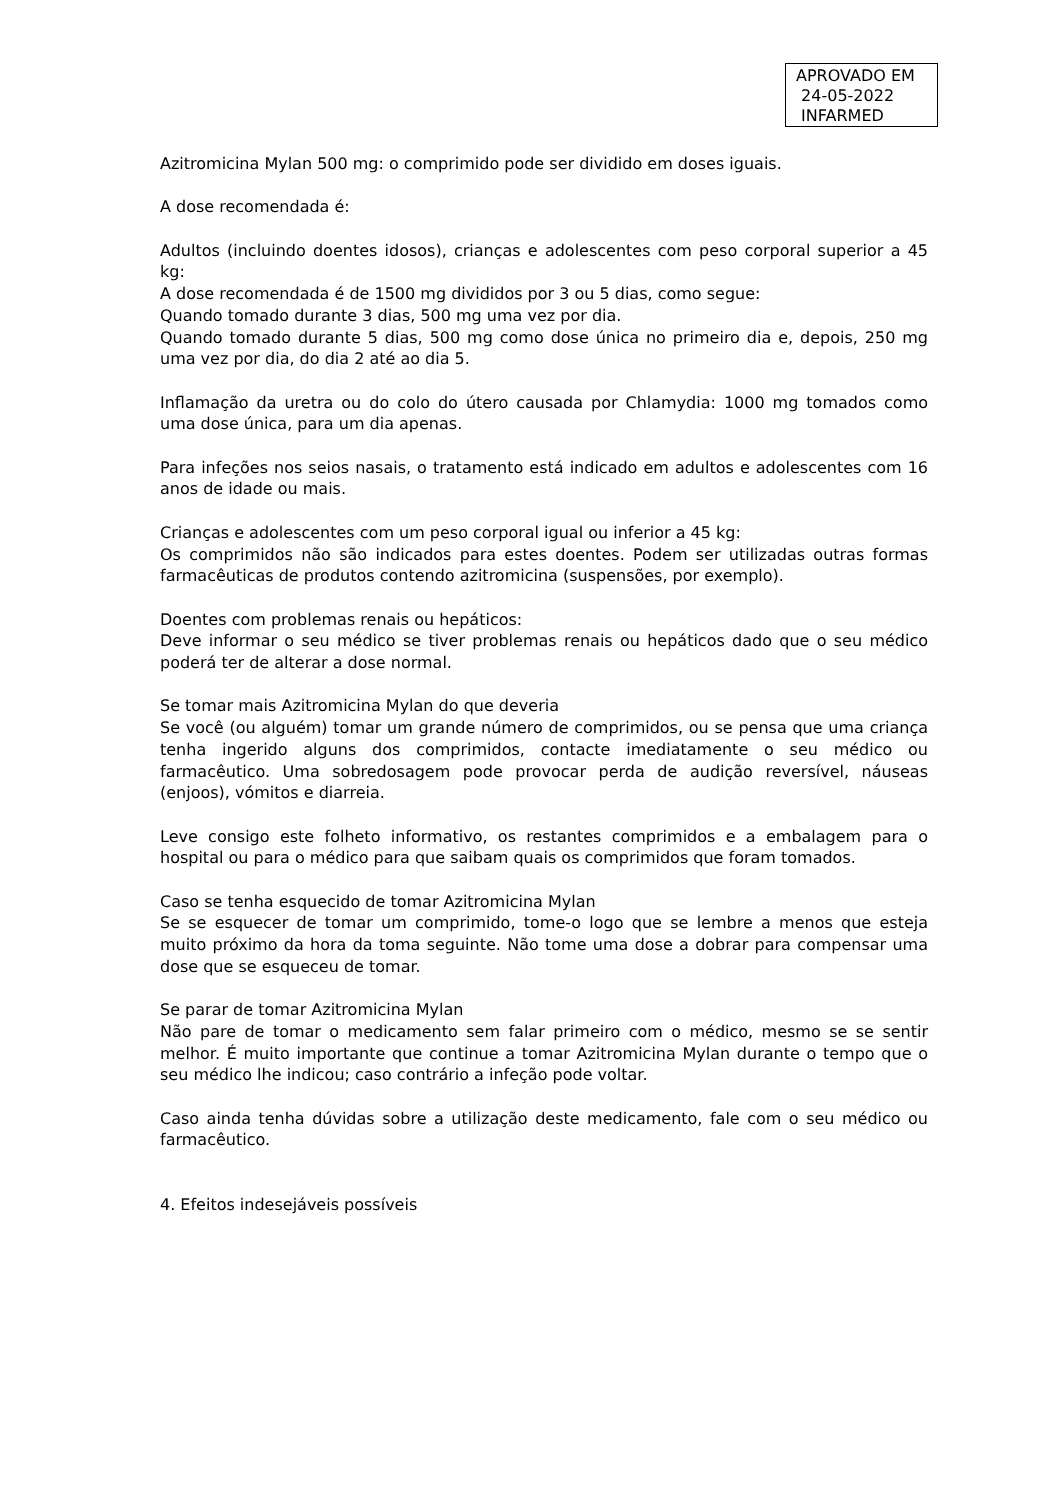APROVADO EM
24-05-2022
INFARMED
Azitromicina Mylan 500 mg: o comprimido pode ser dividido em doses iguais.
A dose recomendada é:
Adultos (incluindo doentes idosos), crianças e adolescentes com peso corporal superior a 45 kg:
A dose recomendada é de 1500 mg divididos por 3 ou 5 dias, como segue:
Quando tomado durante 3 dias, 500 mg uma vez por dia.
Quando tomado durante 5 dias, 500 mg como dose única no primeiro dia e, depois, 250 mg uma vez por dia, do dia 2 até ao dia 5.
Inflamação da uretra ou do colo do útero causada por Chlamydia: 1000 mg tomados como uma dose única, para um dia apenas.
Para infeções nos seios nasais, o tratamento está indicado em adultos e adolescentes com 16 anos de idade ou mais.
Crianças e adolescentes com um peso corporal igual ou inferior a 45 kg:
Os comprimidos não são indicados para estes doentes. Podem ser utilizadas outras formas farmacêuticas de produtos contendo azitromicina (suspensões, por exemplo).
Doentes com problemas renais ou hepáticos:
Deve informar o seu médico se tiver problemas renais ou hepáticos dado que o seu médico poderá ter de alterar a dose normal.
Se tomar mais Azitromicina Mylan do que deveria
Se você (ou alguém) tomar um grande número de comprimidos, ou se pensa que uma criança tenha ingerido alguns dos comprimidos, contacte imediatamente o seu médico ou farmacêutico. Uma sobredosagem pode provocar perda de audição reversível, náuseas (enjoos), vómitos e diarreia.
Leve consigo este folheto informativo, os restantes comprimidos e a embalagem para o hospital ou para o médico para que saibam quais os comprimidos que foram tomados.
Caso se tenha esquecido de tomar Azitromicina Mylan
Se se esquecer de tomar um comprimido, tome-o logo que se lembre a menos que esteja muito próximo da hora da toma seguinte. Não tome uma dose a dobrar para compensar uma dose que se esqueceu de tomar.
Se parar de tomar Azitromicina Mylan
Não pare de tomar o medicamento sem falar primeiro com o médico, mesmo se se sentir melhor. É muito importante que continue a tomar Azitromicina Mylan durante o tempo que o seu médico lhe indicou; caso contrário a infeção pode voltar.
Caso ainda tenha dúvidas sobre a utilização deste medicamento, fale com o seu médico ou farmacêutico.
4. Efeitos indesejáveis possíveis